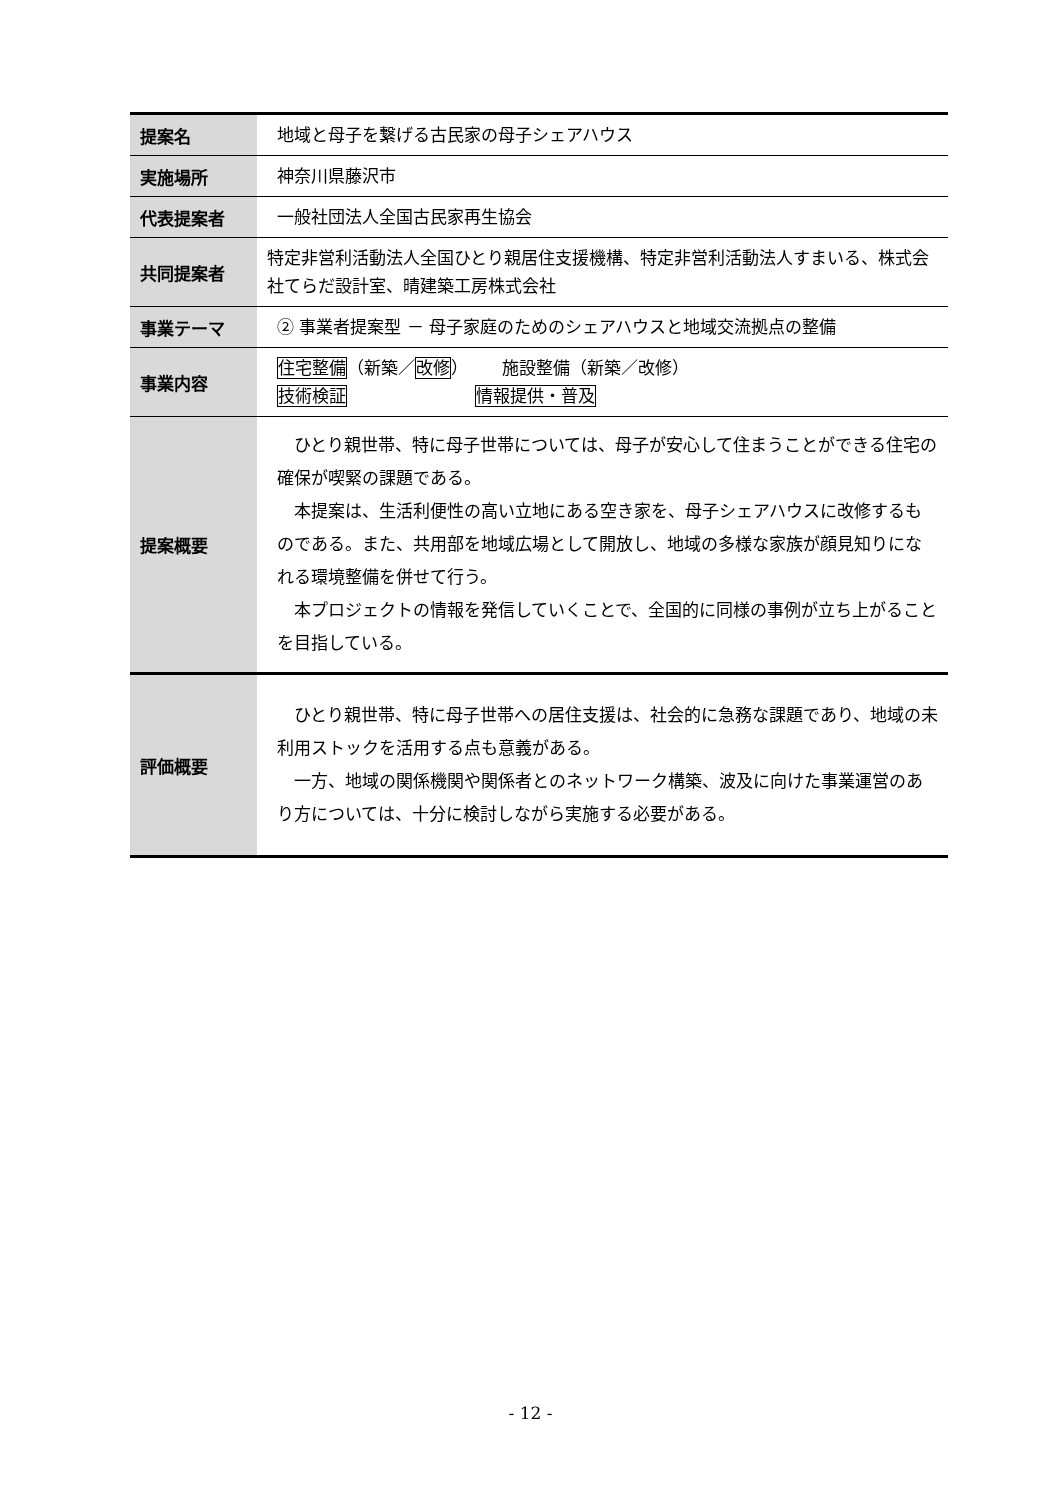| 提案名 | 地域と母子を繋げる古民家の母子シェアハウス |
| 実施場所 | 神奈川県藤沢市 |
| 代表提案者 | 一般社団法人全国古民家再生協会 |
| 共同提案者 | 特定非営利活動法人全国ひとり親居住支援機構、特定非営利活動法人すまいる、株式会社てらだ設計室、晴建築工房株式会社 |
| 事業テーマ | ② 事業者提案型 － 母子家庭のためのシェアハウスと地域交流拠点の整備 |
| 事業内容 | 住宅整備 （新築／ 改修 ） 施設整備（新築／改修） 技術検証 情報提供・普及 |
| 提案概要 | ひとり親世帯、特に母子世帯については、母子が安心して住まうことができる住宅の確保が喫緊の課題である。 本提案は、生活利便性の高い立地にある空き家を、母子シェアハウスに改修するものである。また、共用部を地域広場として開放し、地域の多様な家族が顔見知りになれる環境整備を併せて行う。 本プロジェクトの情報を発信していくことで、全国的に同様の事例が立ち上がることを目指している。 |
| 評価概要 | ひとり親世帯、特に母子世帯への居住支援は、社会的に急務な課題であり、地域の未利用ストックを活用する点も意義がある。 一方、地域の関係機関や関係者とのネットワーク構築、波及に向けた事業運営のあり方については、十分に検討しながら実施する必要がある。 |
- 12 -